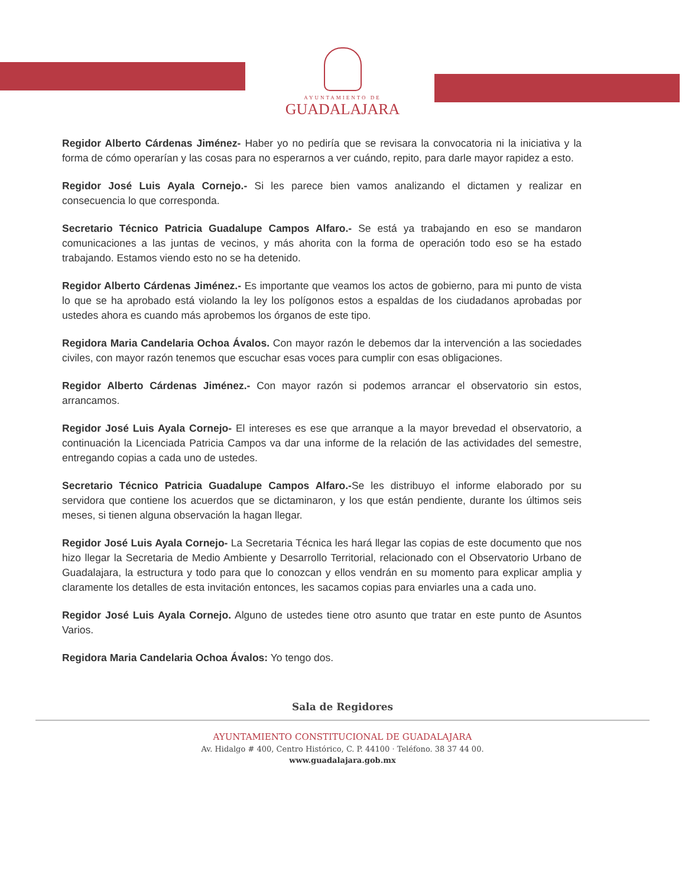AYUNTAMIENTO DE GUADALAJARA
Regidor Alberto Cárdenas Jiménez- Haber yo no pediría que se revisara la convocatoria ni la iniciativa y la forma de cómo operarían y las cosas para no esperarnos a ver cuándo, repito, para darle mayor rapidez a esto.
Regidor José Luis Ayala Cornejo.- Si les parece bien vamos analizando el dictamen y realizar en consecuencia lo que corresponda.
Secretario Técnico Patricia Guadalupe Campos Alfaro.- Se está ya trabajando en eso se mandaron comunicaciones a las juntas de vecinos, y más ahorita con la forma de operación todo eso se ha estado trabajando. Estamos viendo esto no se ha detenido.
Regidor Alberto Cárdenas Jiménez.- Es importante que veamos los actos de gobierno, para mi punto de vista lo que se ha aprobado está violando la ley los polígonos estos a espaldas de los ciudadanos aprobadas por ustedes ahora es cuando más aprobemos los órganos de este tipo.
Regidora Maria Candelaria Ochoa Ávalos. Con mayor razón le debemos dar la intervención a las sociedades civiles, con mayor razón tenemos que escuchar esas voces para cumplir con esas obligaciones.
Regidor Alberto Cárdenas Jiménez.- Con mayor razón si podemos arrancar el observatorio sin estos, arrancamos.
Regidor José Luis Ayala Cornejo- El intereses es ese que arranque a la mayor brevedad el observatorio, a continuación la Licenciada Patricia Campos va dar una informe de la relación de las actividades del semestre, entregando copias a cada uno de ustedes.
Secretario Técnico Patricia Guadalupe Campos Alfaro.-Se les distribuyo el informe elaborado por su servidora que contiene los acuerdos que se dictaminaron, y los que están pendiente, durante los últimos seis meses, si tienen alguna observación la hagan llegar.
Regidor José Luis Ayala Cornejo- La Secretaria Técnica les hará llegar las copias de este documento que nos hizo llegar la Secretaria de Medio Ambiente y Desarrollo Territorial, relacionado con el Observatorio Urbano de Guadalajara, la estructura y todo para que lo conozcan y ellos vendrán en su momento para explicar amplia y claramente los detalles de esta invitación entonces, les sacamos copias para enviarles una a cada uno.
Regidor José Luis Ayala Cornejo. Alguno de ustedes tiene otro asunto que tratar en este punto de Asuntos Varios.
Regidora Maria Candelaria Ochoa Ávalos: Yo tengo dos.
Sala de Regidores
AYUNTAMIENTO CONSTITUCIONAL DE GUADALAJARA
Av. Hidalgo # 400, Centro Histórico, C. P. 44100 · Teléfono. 38 37 44 00.
www.guadalajara.gob.mx